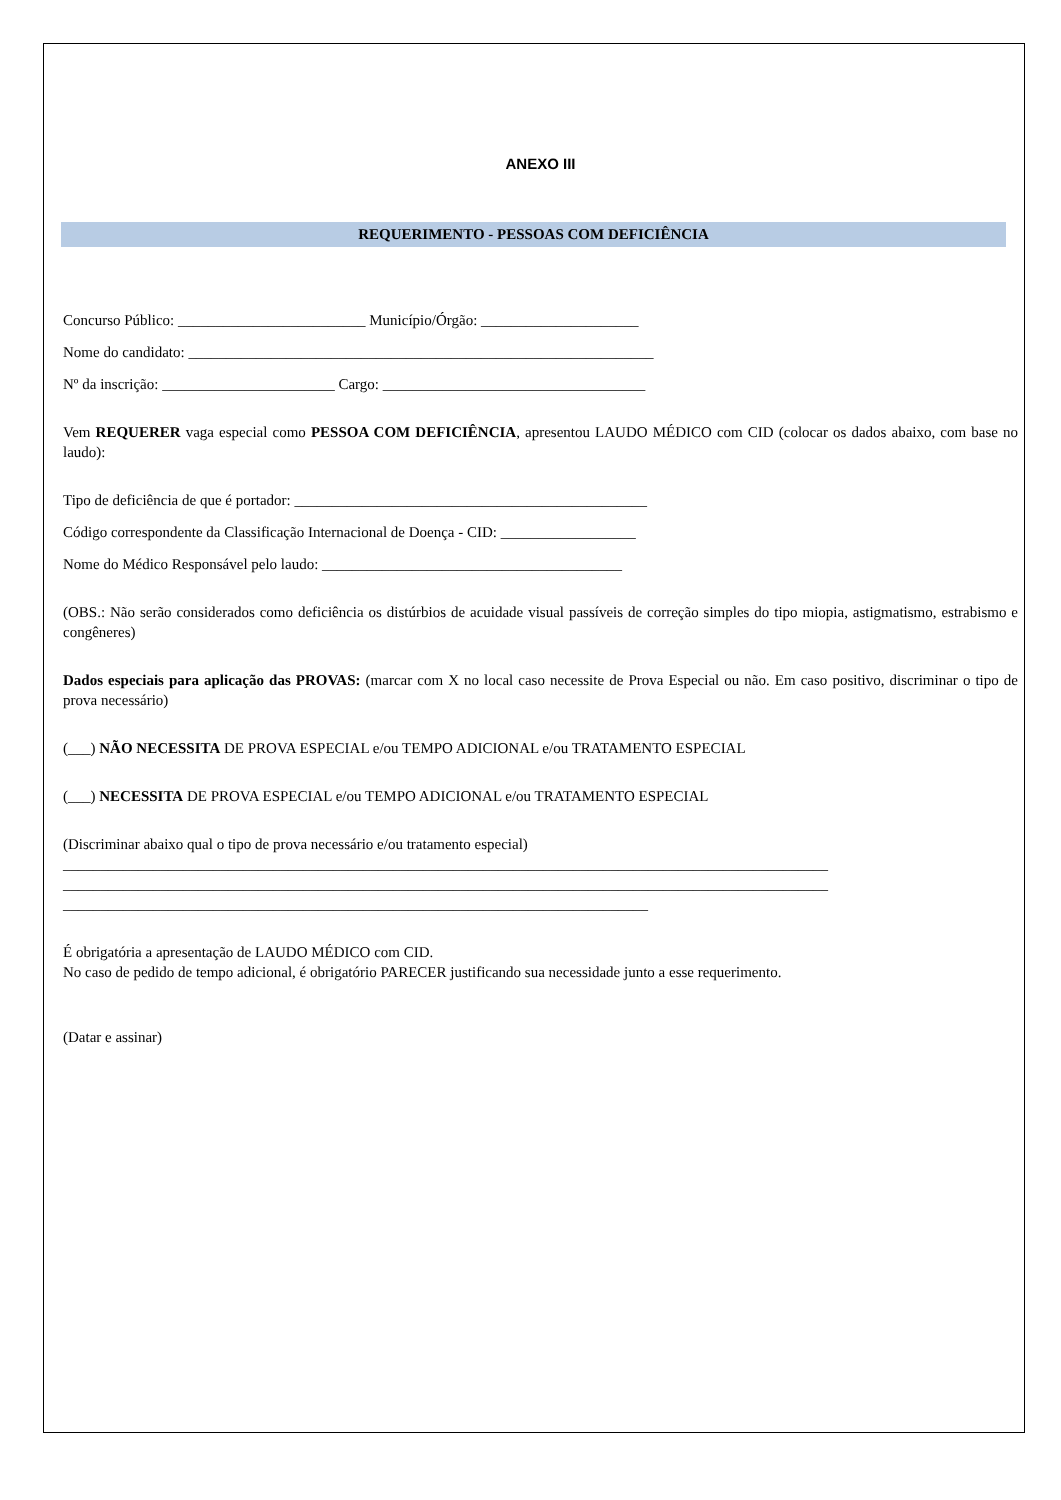ANEXO III
REQUERIMENTO - PESSOAS COM DEFICIÊNCIA
Concurso Público: _________________________ Município/Órgão: _____________________
Nome do candidato: ______________________________________________________________
Nº da inscrição: _______________________ Cargo: ___________________________________
Vem REQUERER vaga especial como PESSOA COM DEFICIÊNCIA, apresentou LAUDO MÉDICO com CID (colocar os dados abaixo, com base no laudo):
Tipo de deficiência de que é portador: _______________________________________________
Código correspondente da Classificação Internacional de Doença - CID: __________________
Nome do Médico Responsável pelo laudo: ________________________________________
(OBS.: Não serão considerados como deficiência os distúrbios de acuidade visual passíveis de correção simples do tipo miopia, astigmatismo, estrabismo e congêneres)
Dados especiais para aplicação das PROVAS: (marcar com X no local caso necessite de Prova Especial ou não. Em caso positivo, discriminar o tipo de prova necessário)
(___) NÃO NECESSITA DE PROVA ESPECIAL e/ou TEMPO ADICIONAL e/ou TRATAMENTO ESPECIAL
(___) NECESSITA DE PROVA ESPECIAL e/ou TEMPO ADICIONAL e/ou TRATAMENTO ESPECIAL
(Discriminar abaixo qual o tipo de prova necessário e/ou tratamento especial)
______________________________________________________________________________________________________
______________________________________________________________________________________________________
______________________________________________________________________________
É obrigatória a apresentação de LAUDO MÉDICO com CID.
No caso de pedido de tempo adicional, é obrigatório PARECER justificando sua necessidade junto a esse requerimento.
(Datar e assinar)